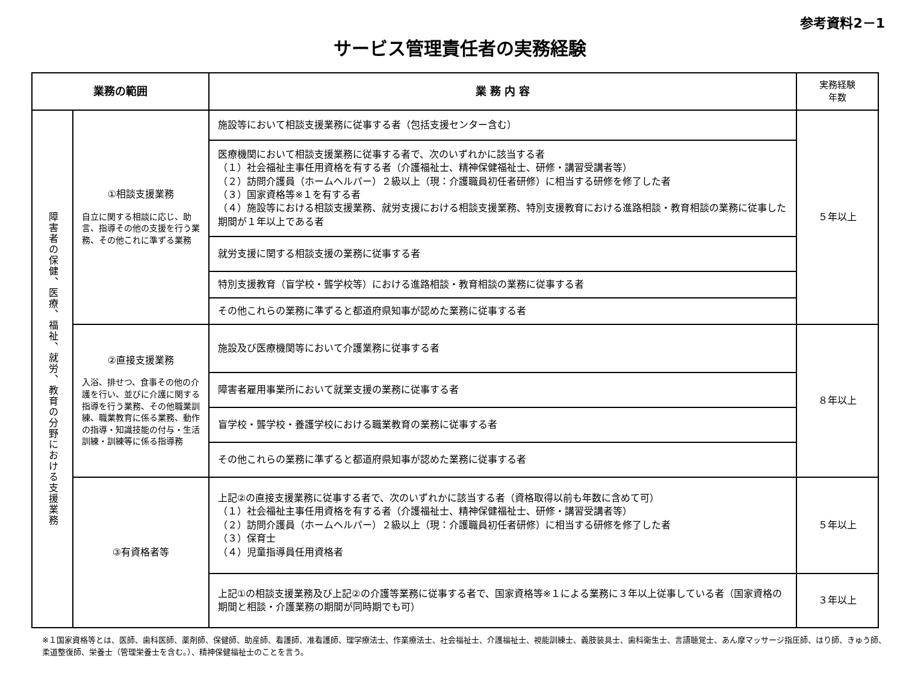参考資料2－1
サービス管理責任者の実務経験
| 業務の範囲 | | 業 務 内 容 | 実務経験 年数 |
| --- | --- | --- | --- |
| 障害者の保健、医療、福祉、就労、教育の分野における支援業務 | ①相談支援業務 自立に関する相談に応じ、助言、指導その他の支援を行う業務、その他これに準ずる業務 | 施設等において相談支援業務に従事する者（包括支援センター含む） | ５年以上 |
| | | 医療機関において相談支援業務に従事する者で、次のいずれかに該当する者 （１）社会福祉主事任用資格を有する者（介護福祉士、精神保健福祉士、研修・講習受講者等） （２）訪問介護員（ホームヘルパー）２級以上（現：介護職員初任者研修）に相当する研修を修了した者 （３）国家資格等※１を有する者 （４）施設等における相談支援業務、就労支援における相談支援業務、特別支援教育における進路相談・教育相談の業務に従事した期間が１年以上である者 | |
| | | 就労支援に関する相談支援の業務に従事する者 | |
| | | 特別支援教育（盲学校・聾学校等）における進路相談・教育相談の業務に従事する者 | |
| | | その他これらの業務に準ずると都道府県知事が認めた業務に従事する者 | |
| | ②直接支援業務 入浴、排せつ、食事その他の介護を行い、並びに介護に関する指導を行う業務、その他職業訓練、職業教育に係る業務、動作の指導・知識技能の付与・生活訓練・訓練等に係る指導務 | 施設及び医療機関等において介護業務に従事する者 | ８年以上 |
| | | 障害者雇用事業所において就業支援の業務に従事する者 | |
| | | 盲学校・聾学校・養護学校における職業教育の業務に従事する者 | |
| | | その他これらの業務に準ずると都道府県知事が認めた業務に従事する者 | |
| | ③有資格者等 | 上記②の直接支援業務に従事する者で、次のいずれかに該当する者（資格取得以前も年数に含めて可） （１）社会福祉主事任用資格を有する者（介護福祉士、精神保健福祉士、研修・講習受講者等） （２）訪問介護員（ホームヘルパー）２級以上（現：介護職員初任者研修）に相当する研修を修了した者 （３）保育士 （４）児童指導員任用資格者 | ５年以上 |
| | | 上記①の相談支援業務及び上記②の介護等業務に従事する者で、国家資格等※１による業務に３年以上従事している者（国家資格の期間と相談・介護業務の期間が同時期でも可） | ３年以上 |
※１国家資格等とは、医師、歯科医師、薬剤師、保健師、助産師、看護師、准看護師、理学療法士、作業療法士、社会福祉士、介護福祉士、視能訓練士、義肢装具士、歯科衛生士、言語聴覚士、あん摩マッサージ指圧師、はり師、きゅう師、柔道整復師、栄養士（管理栄養士を含む。）、精神保健福祉士のことを言う。